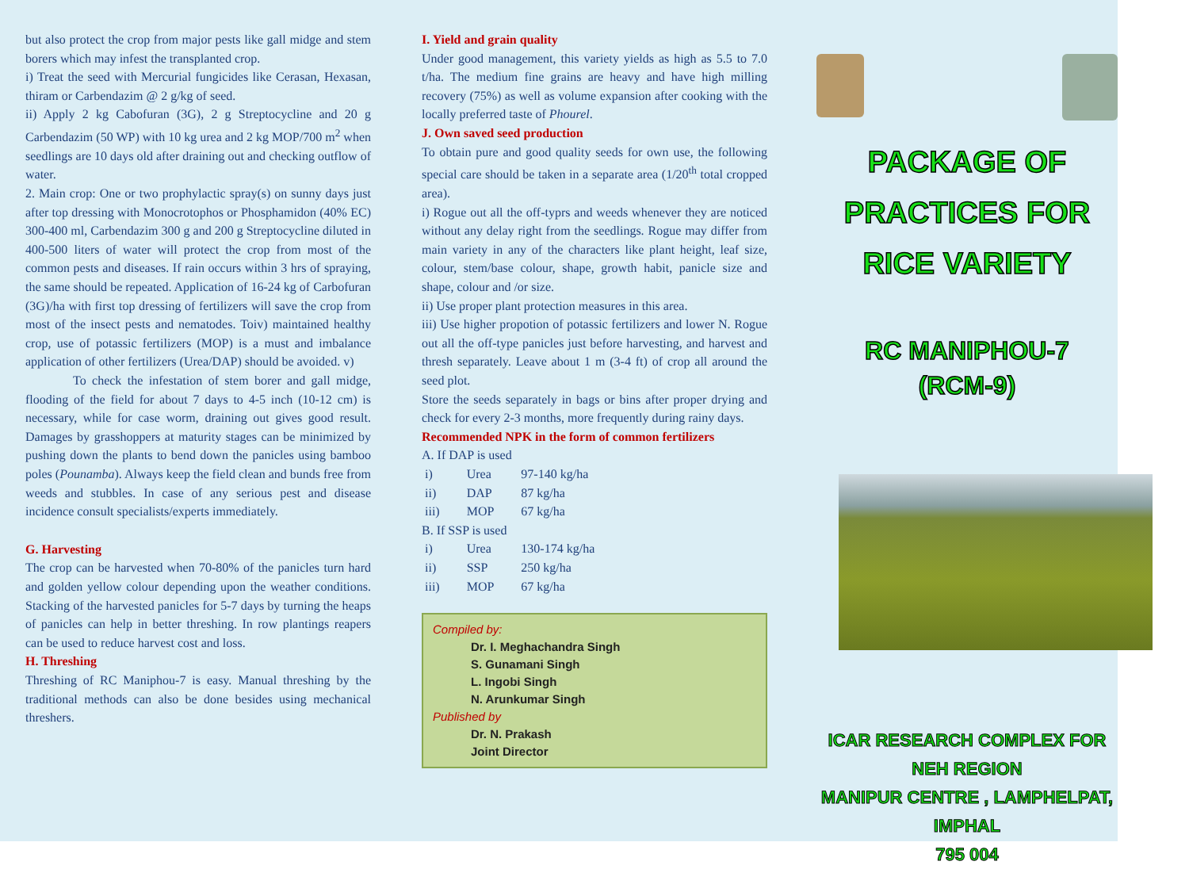but also protect the crop from major pests like gall midge and stem borers which may infest the transplanted crop.
i) Treat the seed with Mercurial fungicides like Cerasan, Hexasan, thiram or Carbendazim @ 2 g/kg of seed.
ii) Apply 2 kg Cabofuran (3G), 2 g Streptocycline and 20 g Carbendazim (50 WP) with 10 kg urea and 2 kg MOP/700 m<sup>2</sup> when seedlings are 10 days old after draining out and checking outflow of water.
2. Main crop: One or two prophylactic spray(s) on sunny days just after top dressing with Monocrotophos or Phosphamidon (40% EC) 300-400 ml, Carbendazim 300 g and 200 g Streptocycline diluted in 400-500 liters of water will protect the crop from most of the common pests and diseases. If rain occurs within 3 hrs of spraying, the same should be repeated. Application of 16-24 kg of Carbofuran (3G)/ha with first top dressing of fertilizers will save the crop from most of the insect pests and nematodes. Toiv) maintained healthy crop, use of potassic fertilizers (MOP) is a must and imbalance application of other fertilizers (Urea/DAP) should be avoided. v)
To check the infestation of stem borer and gall midge, flooding of the field for about 7 days to 4-5 inch (10-12 cm) is necessary, while for case worm, draining out gives good result. Damages by grasshoppers at maturity stages can be minimized by pushing down the plants to bend down the panicles using bamboo poles (Pounamba). Always keep the field clean and bunds free from weeds and stubbles. In case of any serious pest and disease incidence consult specialists/experts immediately.
G. Harvesting
The crop can be harvested when 70-80% of the panicles turn hard and golden yellow colour depending upon the weather conditions. Stacking of the harvested panicles for 5-7 days by turning the heaps of panicles can help in better threshing. In row plantings reapers can be used to reduce harvest cost and loss.
H. Threshing
Threshing of RC Maniphou-7 is easy. Manual threshing by the traditional methods can also be done besides using mechanical threshers.
I. Yield and grain quality
Under good management, this variety yields as high as 5.5 to 7.0 t/ha. The medium fine grains are heavy and have high milling recovery (75%) as well as volume expansion after cooking with the locally preferred taste of Phourel.
J. Own saved seed production
To obtain pure and good quality seeds for own use, the following special care should be taken in a separate area (1/20<sup>th</sup> total cropped area).
i) Rogue out all the off-typrs and weeds whenever they are noticed without any delay right from the seedlings. Rogue may differ from main variety in any of the characters like plant height, leaf size, colour, stem/base colour, shape, growth habit, panicle size and shape, colour and /or size.
ii) Use proper plant protection measures in this area.
iii) Use higher propotion of potassic fertilizers and lower N. Rogue out all the off-type panicles just before harvesting, and harvest and thresh separately. Leave about 1 m (3-4 ft) of crop all around the seed plot.
Store the seeds separately in bags or bins after proper drying and check for every 2-3 months, more frequently during rainy days.
Recommended NPK in the form of common fertilizers
A. If DAP is used
| i) | Urea | 97-140 kg/ha |
| ii) | DAP | 87 kg/ha |
| iii) | MOP | 67 kg/ha |
B. If SSP is used
| i) | Urea | 130-174 kg/ha |
| ii) | SSP | 250 kg/ha |
| iii) | MOP | 67 kg/ha |
Compiled by:
Dr. I. Meghachandra Singh
S. Gunamani Singh
L. Ingobi Singh
N. Arunkumar Singh
Published by
Dr. N. Prakash
Joint Director
PACKAGE OF PRACTICES FOR
RICE VARIETY
RC MANIPHOU-7
(RCM-9)
ICAR RESEARCH COMPLEX FOR NEH REGION
MANIPUR CENTRE , LAMPHELPAT, IMPHAL
795 004